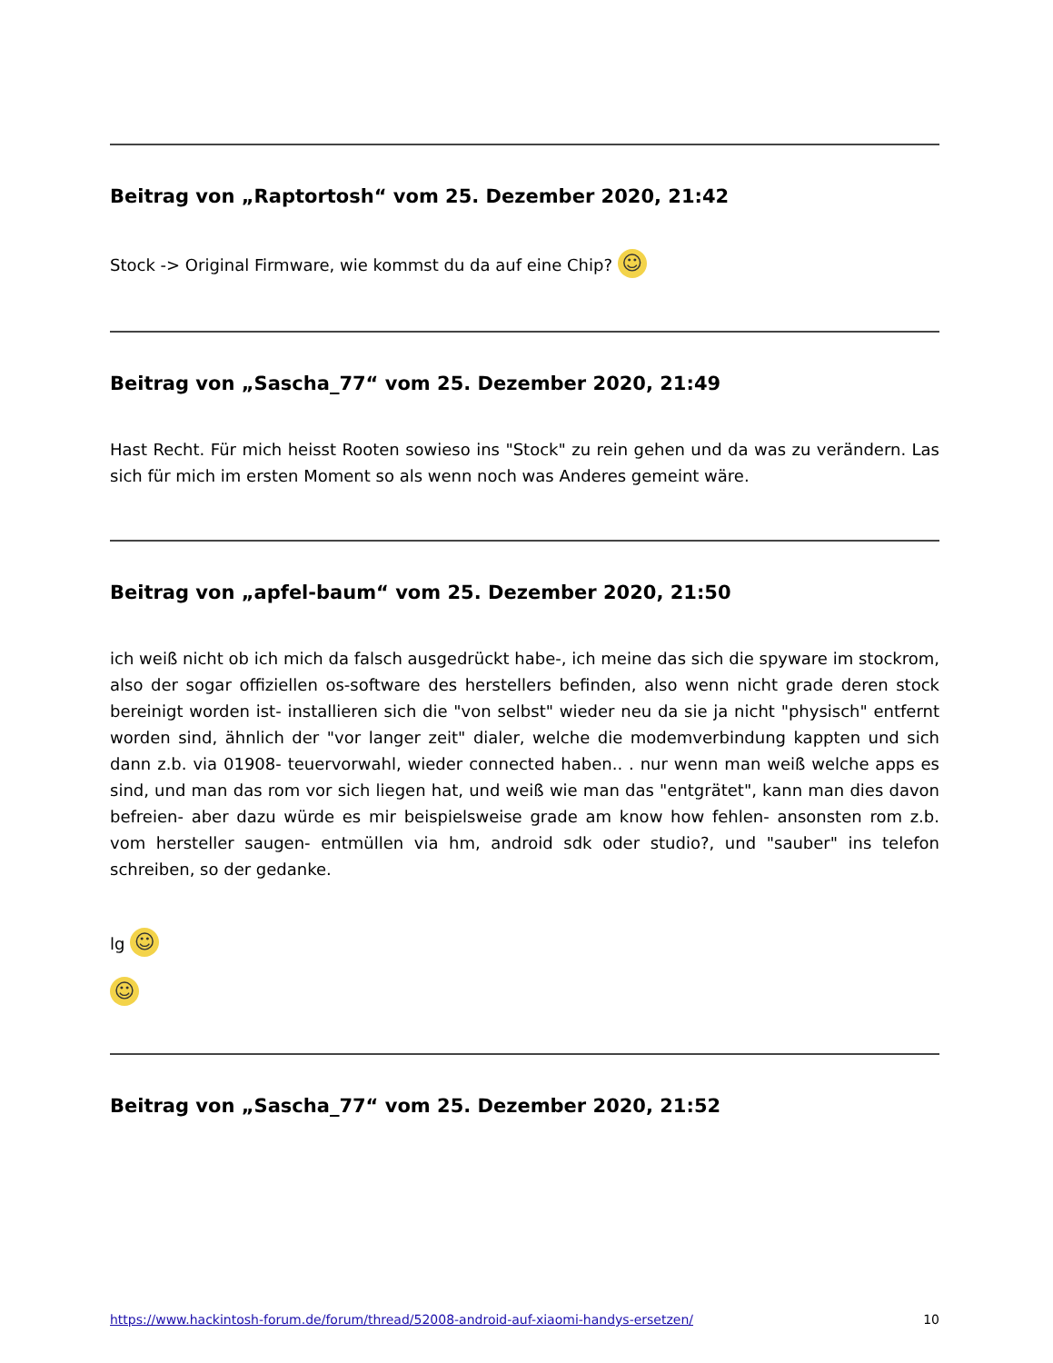Beitrag von „Raptortosh“ vom 25. Dezember 2020, 21:42
Stock -> Original Firmware, wie kommst du da auf eine Chip? ☺
Beitrag von „Sascha_77“ vom 25. Dezember 2020, 21:49
Hast Recht. Für mich heisst Rooten sowieso ins "Stock" zu rein gehen und da was zu verändern. Las sich für mich im ersten Moment so als wenn noch was Anderes gemeint wäre.
Beitrag von „apfel-baum“ vom 25. Dezember 2020, 21:50
ich weiß nicht ob ich mich da falsch ausgedrückt habe-, ich meine das sich die spyware im stockrom, also der sogar offiziellen os-software des herstellers befinden, also wenn nicht grade deren stock bereinigt worden ist- installieren sich die "von selbst" wieder neu da sie ja nicht "physisch" entfernt worden sind, ähnlich der "vor langer zeit" dialer, welche die modemverbindung kappten und sich dann z.b. via 01908- teuervorwahl, wieder connected haben.. . nur wenn man weiß welche apps es sind, und man das rom vor sich liegen hat, und weiß wie man das "entgrätet", kann man dies davon befreien- aber dazu würde es mir beispielsweise grade am know how fehlen- ansonsten rom z.b. vom hersteller saugen- entmüllen via hm, android sdk oder studio?, und "sauber" ins telefon schreiben, so der gedanke.
lg ☺
☺
Beitrag von „Sascha_77“ vom 25. Dezember 2020, 21:52
https://www.hackintosh-forum.de/forum/thread/52008-android-auf-xiaomi-handys-ersetzen/ 10